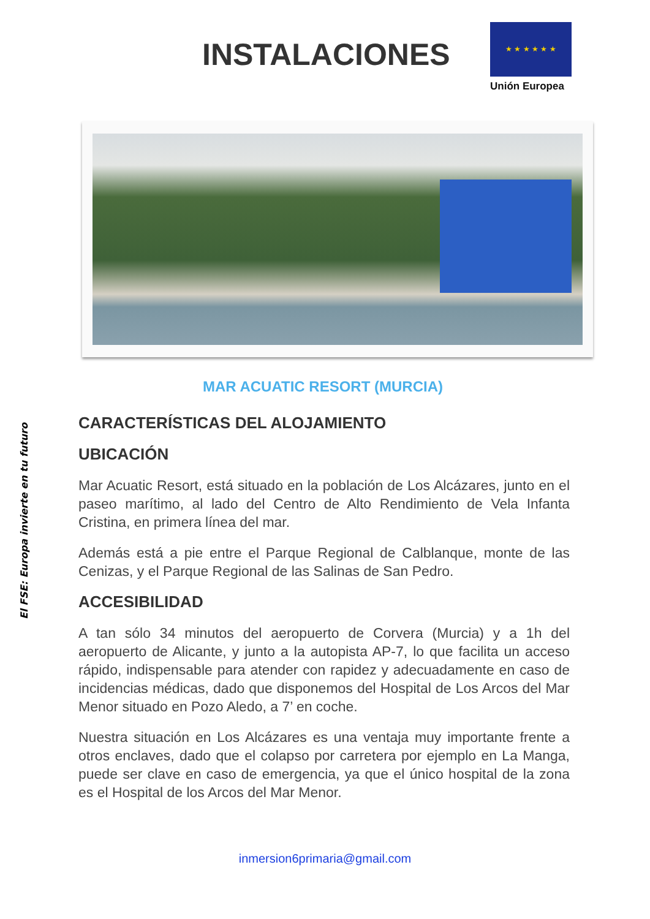El FSE: Europa invierte en tu futuro
INSTALACIONES
★ ★ ★ ★ ★ ★
Unión Europea
MAR ACUATIC RESORT (MURCIA)
CARACTERÍSTICAS DEL ALOJAMIENTO
UBICACIÓN
Mar Acuatic Resort, está situado en la población de Los Alcázares, junto en el paseo marítimo, al lado del Centro de Alto Rendimiento de Vela Infanta Cristina, en primera línea del mar.
Además está a pie entre el Parque Regional de Calblanque, monte de las Cenizas, y el Parque Regional de las Salinas de San Pedro.
ACCESIBILIDAD
A tan sólo 34 minutos del aeropuerto de Corvera (Murcia) y a 1h del aeropuerto de Alicante, y junto a la autopista AP-7, lo que facilita un acceso rápido, indispensable para atender con rapidez y adecuadamente en caso de incidencias médicas, dado que disponemos del Hospital de Los Arcos del Mar Menor situado en Pozo Aledo, a 7’ en coche.
Nuestra situación en Los Alcázares es una ventaja muy importante frente a otros enclaves, dado que el colapso por carretera por ejemplo en La Manga, puede ser clave en caso de emergencia, ya que el único hospital de la zona es el Hospital de los Arcos del Mar Menor.
inmersion6primaria@gmail.com